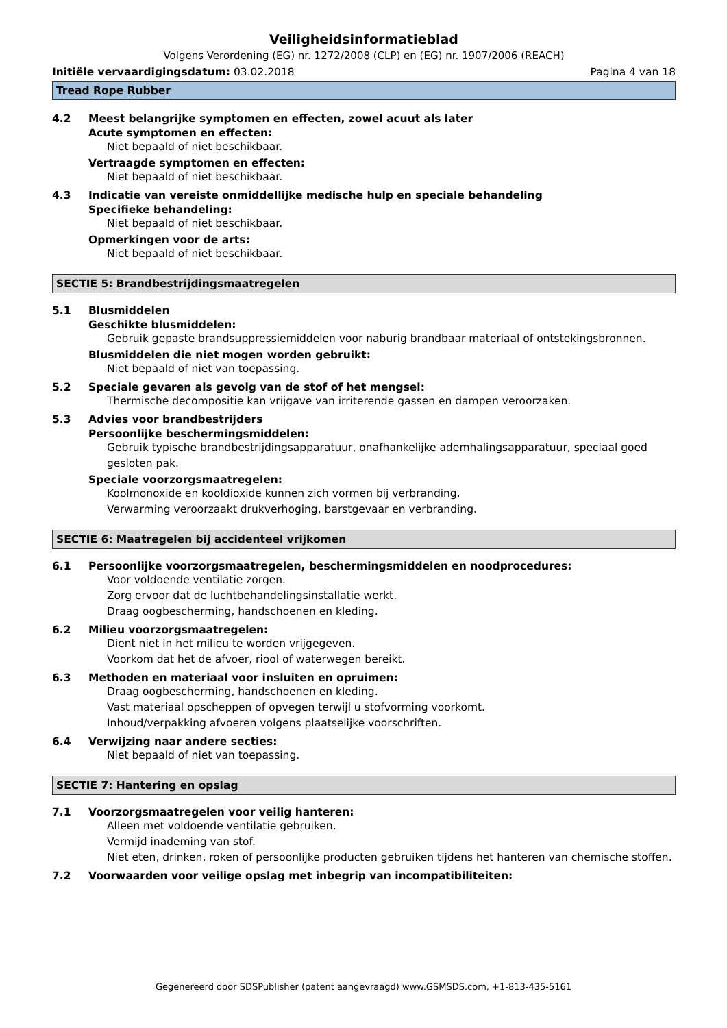Veiligheidsinformatieblad
Volgens Verordening (EG) nr. 1272/2008 (CLP) en (EG) nr. 1907/2006 (REACH)
Initiële vervaardigingsdatum: 03.02.2018
Pagina 4 van 18
Tread Rope Rubber
4.2 Meest belangrijke symptomen en effecten, zowel acuut als later
Acute symptomen en effecten:
Niet bepaald of niet beschikbaar.
Vertraagde symptomen en effecten:
Niet bepaald of niet beschikbaar.
4.3 Indicatie van vereiste onmiddellijke medische hulp en speciale behandeling
Specifieke behandeling:
Niet bepaald of niet beschikbaar.
Opmerkingen voor de arts:
Niet bepaald of niet beschikbaar.
SECTIE 5: Brandbestrijdingsmaatregelen
5.1 Blusmiddelen
Geschikte blusmiddelen:
Gebruik gepaste brandsuppressiemiddelen voor naburig brandbaar materiaal of ontstekingsbronnen.
Blusmiddelen die niet mogen worden gebruikt:
Niet bepaald of niet van toepassing.
5.2 Speciale gevaren als gevolg van de stof of het mengsel:
Thermische decompositie kan vrijgave van irriterende gassen en dampen veroorzaken.
5.3 Advies voor brandbestrijders
Persoonlijke beschermingsmiddelen:
Gebruik typische brandbestrijdingsapparatuur, onafhankelijke ademhalingsapparatuur, speciaal goed gesloten pak.
Speciale voorzorgsmaatregelen:
Koolmonoxide en kooldioxide kunnen zich vormen bij verbranding.
Verwarming veroorzaakt drukverhoging, barstgevaar en verbranding.
SECTIE 6: Maatregelen bij accidenteel vrijkomen
6.1 Persoonlijke voorzorgsmaatregelen, beschermingsmiddelen en noodprocedures:
Voor voldoende ventilatie zorgen.
Zorg ervoor dat de luchtbehandelingsinstallatie werkt.
Draag oogbescherming, handschoenen en kleding.
6.2 Milieu voorzorgsmaatregelen:
Dient niet in het milieu te worden vrijgegeven.
Voorkom dat het de afvoer, riool of waterwegen bereikt.
6.3 Methoden en materiaal voor insluiten en opruimen:
Draag oogbescherming, handschoenen en kleding.
Vast materiaal opscheppen of opvegen terwijl u stofvorming voorkomt.
Inhoud/verpakking afvoeren volgens plaatselijke voorschriften.
6.4 Verwijzing naar andere secties:
Niet bepaald of niet van toepassing.
SECTIE 7: Hantering en opslag
7.1 Voorzorgsmaatregelen voor veilig hanteren:
Alleen met voldoende ventilatie gebruiken.
Vermijd inademing van stof.
Niet eten, drinken, roken of persoonlijke producten gebruiken tijdens het hanteren van chemische stoffen.
7.2 Voorwaarden voor veilige opslag met inbegrip van incompatibiliteiten:
Gegenereerd door SDSPublisher (patent aangevraagd) www.GSMSDS.com, +1-813-435-5161